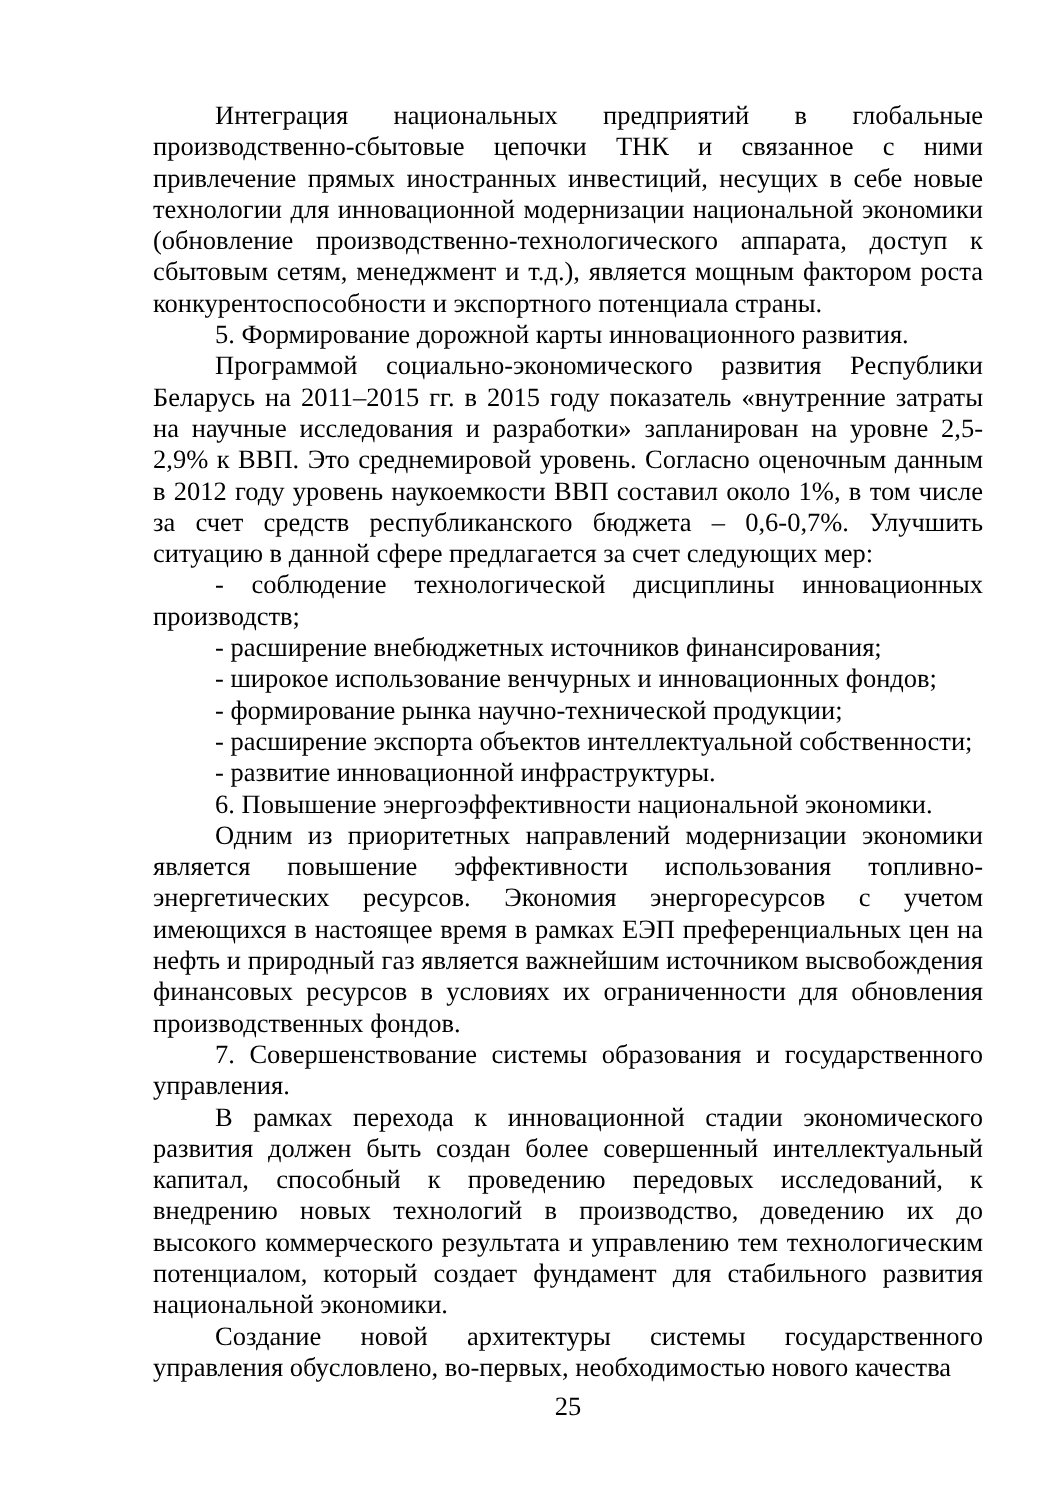Интеграция национальных предприятий в глобальные производственно-сбытовые цепочки ТНК и связанное с ними привлечение прямых иностранных инвестиций, несущих в себе новые технологии для инновационной модернизации национальной экономики (обновление производственно-технологического аппарата, доступ к сбытовым сетям, менеджмент и т.д.), является мощным фактором роста конкурентоспособности и экспортного потенциала страны.
5. Формирование дорожной карты инновационного развития.
Программой социально-экономического развития Республики Беларусь на 2011–2015 гг. в 2015 году показатель «внутренние затраты на научные исследования и разработки» запланирован на уровне 2,5-2,9% к ВВП. Это среднемировой уровень. Согласно оценочным данным в 2012 году уровень наукоемкости ВВП составил около 1%, в том числе за счет средств республиканского бюджета – 0,6-0,7%. Улучшить ситуацию в данной сфере предлагается за счет следующих мер:
- соблюдение технологической дисциплины инновационных производств;
- расширение внебюджетных источников финансирования;
- широкое использование венчурных и инновационных фондов;
- формирование рынка научно-технической продукции;
- расширение экспорта объектов интеллектуальной собственности;
- развитие инновационной инфраструктуры.
6. Повышение энергоэффективности национальной экономики.
Одним из приоритетных направлений модернизации экономики является повышение эффективности использования топливно-энергетических ресурсов. Экономия энергоресурсов с учетом имеющихся в настоящее время в рамках ЕЭП преференциальных цен на нефть и природный газ является важнейшим источником высвобождения финансовых ресурсов в условиях их ограниченности для обновления производственных фондов.
7. Совершенствование системы образования и государственного управления.
В рамках перехода к инновационной стадии экономического развития должен быть создан более совершенный интеллектуальный капитал, способный к проведению передовых исследований, к внедрению новых технологий в производство, доведению их до высокого коммерческого результата и управлению тем технологическим потенциалом, который создает фундамент для стабильного развития национальной экономики.
Создание новой архитектуры системы государственного управления обусловлено, во-первых, необходимостью нового качества
25